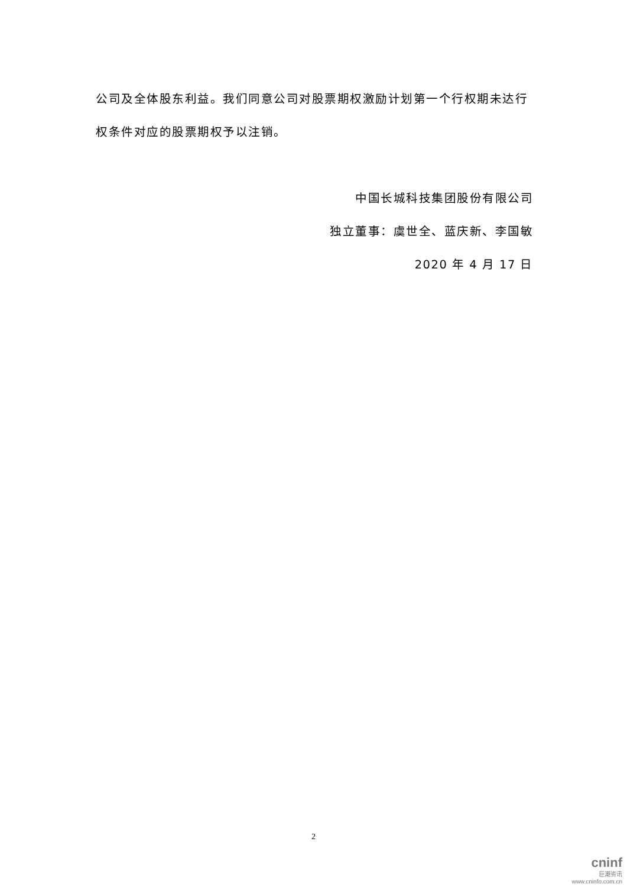公司及全体股东利益。我们同意公司对股票期权激励计划第一个行权期未达行权条件对应的股票期权予以注销。
中国长城科技集团股份有限公司
独立董事：虞世全、蓝庆新、李国敏
2020 年 4 月 17 日
2
cninf
巨潮资讯
www.cninfo.com.cn